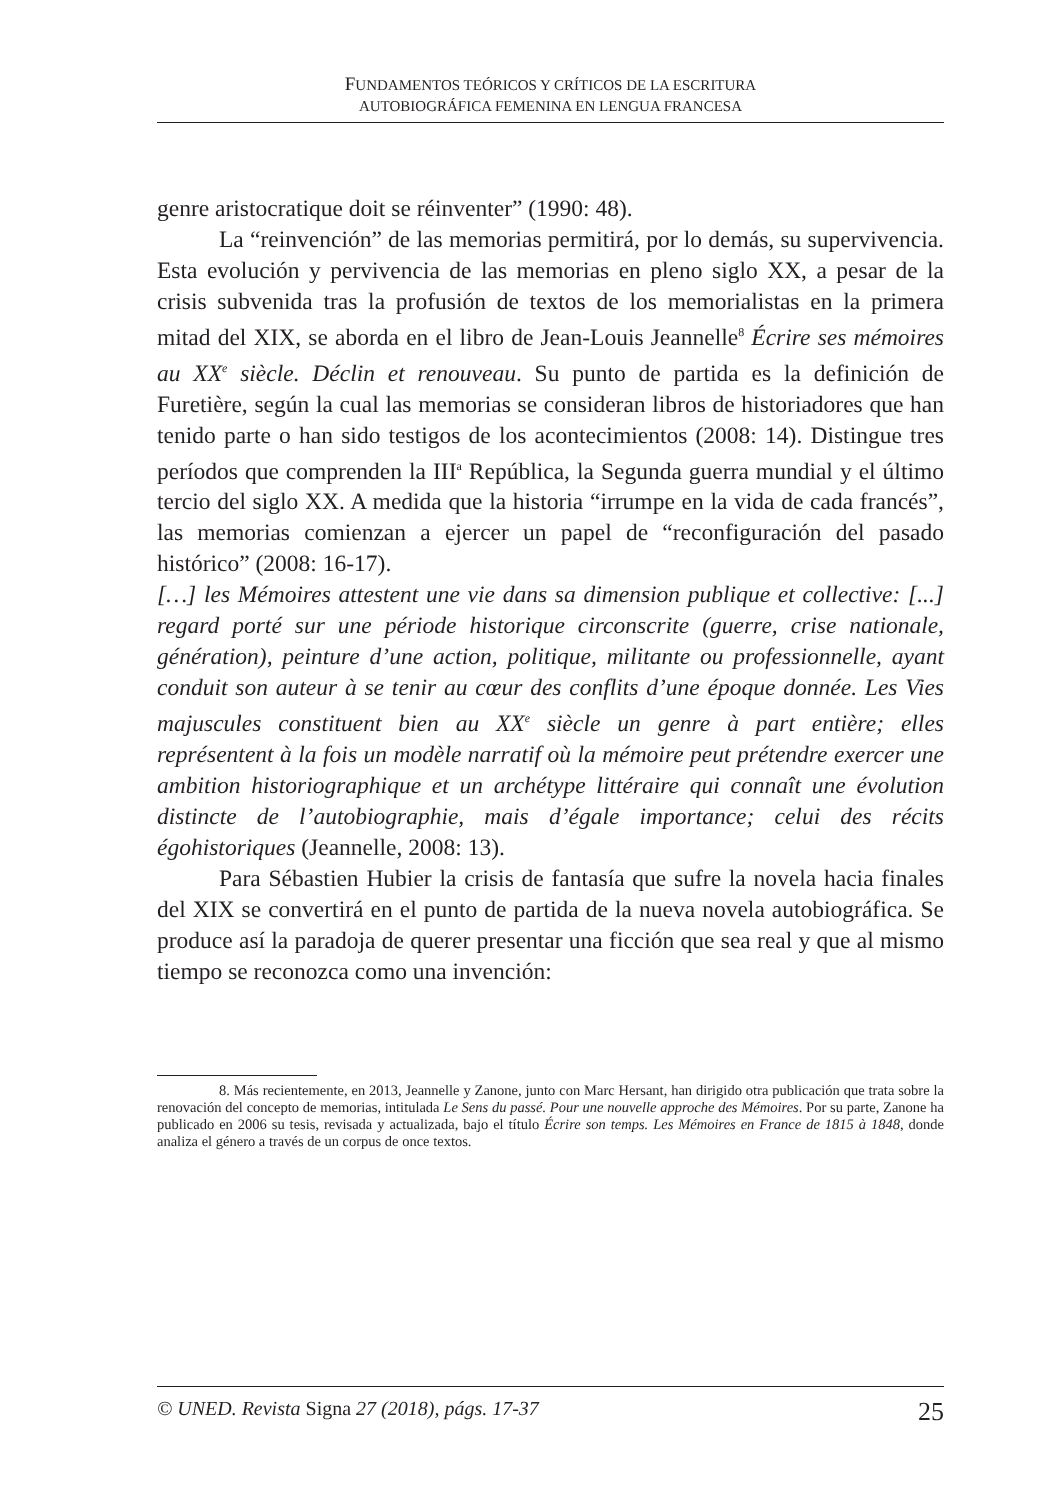FUNDAMENTOS TEÓRICOS Y CRÍTICOS DE LA ESCRITURA
AUTOBIOGRÁFICA FEMENINA EN LENGUA FRANCESA
genre aristocratique doit se réinventer” (1990: 48).
La “reinvención” de las memorias permitirá, por lo demás, su supervivencia. Esta evolución y pervivencia de las memorias en pleno siglo XX, a pesar de la crisis subvenida tras la profusión de textos de los memorialistas en la primera mitad del XIX, se aborda en el libro de Jean-Louis Jeannelle<sup>8</sup> Écrire ses mémoires au XX<sup>e</sup> siècle. Déclin et renouveau. Su punto de partida es la definición de Furetière, según la cual las memorias se consideran libros de historiadores que han tenido parte o han sido testigos de los acontecimientos (2008: 14). Distingue tres períodos que comprenden la III<sup>a</sup> República, la Segunda guerra mundial y el último tercio del siglo XX. A medida que la historia “irrumpe en la vida de cada francés”, las memorias comienzan a ejercer un papel de “reconfiguración del pasado histórico” (2008: 16-17).
[…] les Mémoires attestent une vie dans sa dimension publique et collective: [...] regard porté sur une période historique circonscrite (guerre, crise nationale, génération), peinture d’une action, politique, militante ou professionnelle, ayant conduit son auteur à se tenir au cœur des conflits d’une époque donnée. Les Vies majuscules constituent bien au XX<sup>e</sup> siècle un genre à part entière; elles représentent à la fois un modèle narratif où la mémoire peut prétendre exercer une ambition historiographique et un archétype littéraire qui connaît une évolution distincte de l’autobiographie, mais d’égale importance; celui des récits égohistoriques (Jeannelle, 2008: 13).
Para Sébastien Hubier la crisis de fantasía que sufre la novela hacia finales del XIX se convertirá en el punto de partida de la nueva novela autobiográfica. Se produce así la paradoja de querer presentar una ficción que sea real y que al mismo tiempo se reconozca como una invención:
8. Más recientemente, en 2013, Jeannelle y Zanone, junto con Marc Hersant, han dirigido otra publicación que trata sobre la renovación del concepto de memorias, intitulada Le Sens du passé. Pour une nouvelle approche des Mémoires. Por su parte, Zanone ha publicado en 2006 su tesis, revisada y actualizada, bajo el título Écrire son temps. Les Mémoires en France de 1815 à 1848, donde analiza el género a través de un corpus de once textos.
© UNED. Revista Signa 27 (2018), págs. 17-37 25